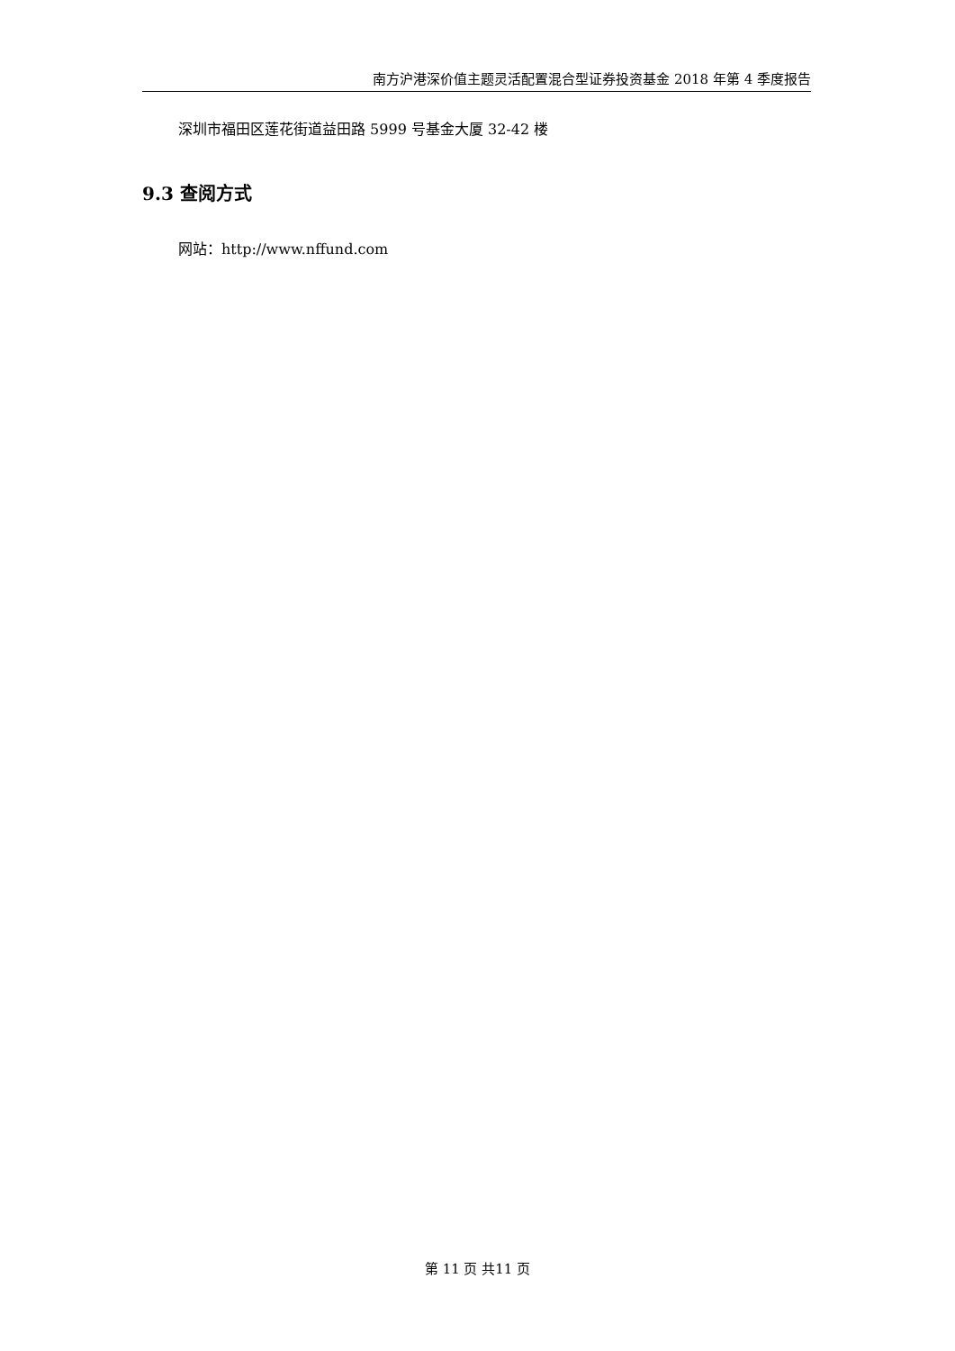南方沪港深价值主题灵活配置混合型证券投资基金 2018 年第 4 季度报告
深圳市福田区莲花街道益田路 5999 号基金大厦 32-42 楼
9.3 查阅方式
网站：http://www.nffund.com
第 11 页 共11 页